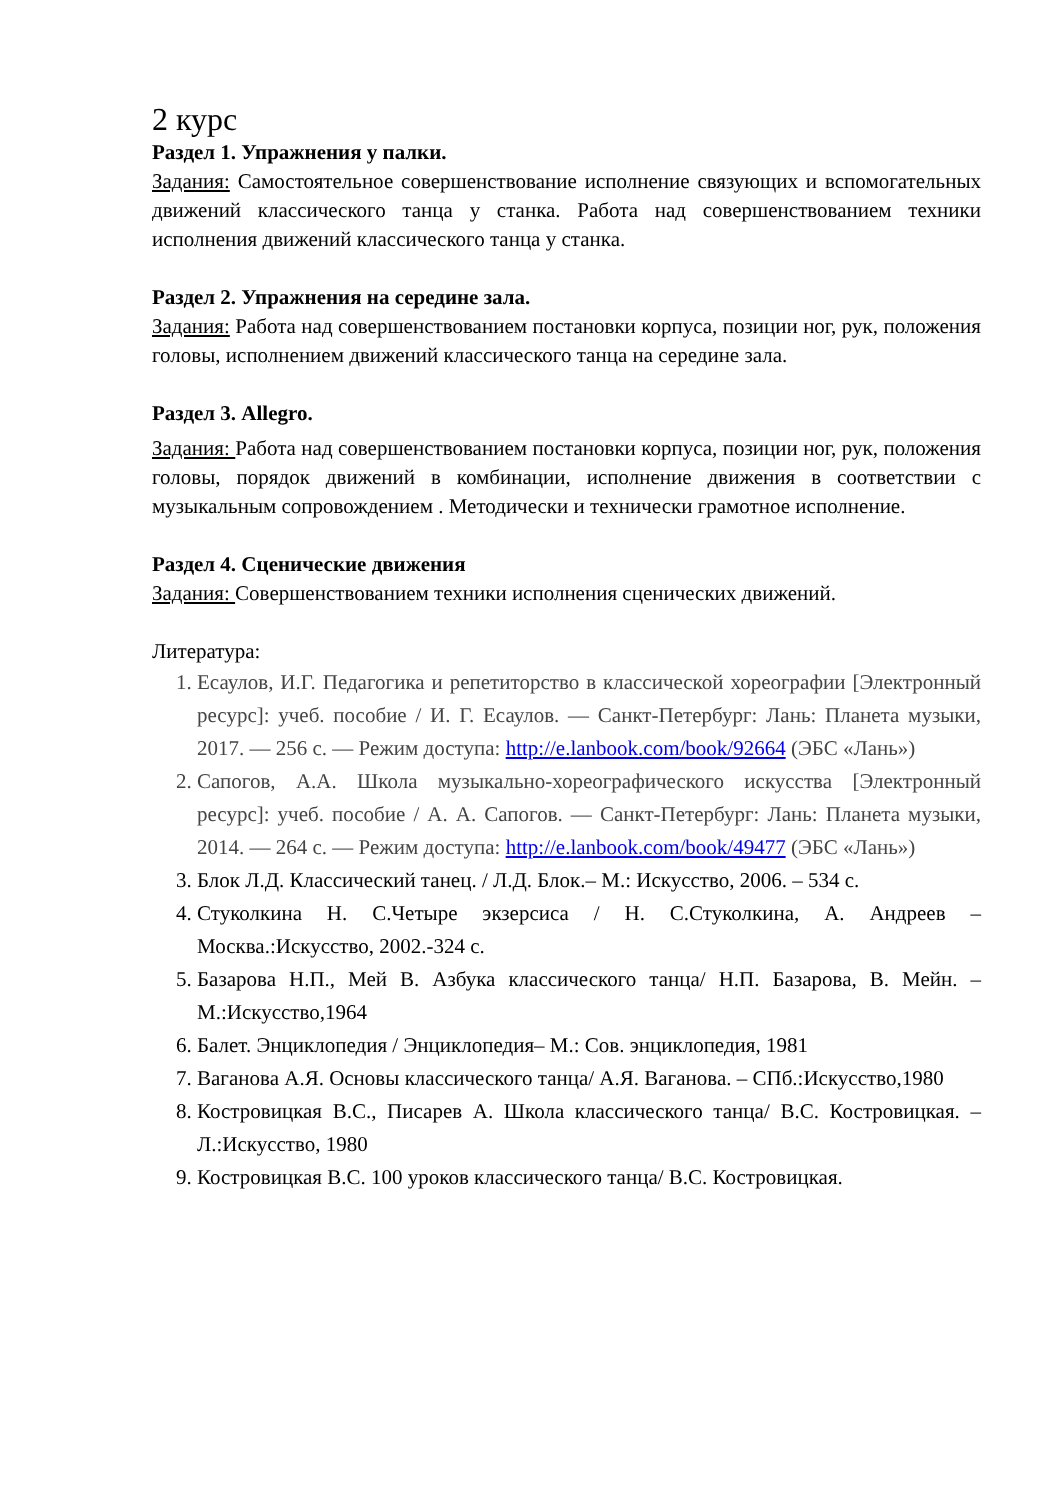2 курс
Раздел 1. Упражнения у палки.
Задания: Самостоятельное совершенствование исполнение связующих и вспомогательных движений классического танца у станка. Работа над совершенствованием техники исполнения движений классического танца у станка.
Раздел 2. Упражнения на середине зала.
Задания: Работа над совершенствованием постановки корпуса, позиции ног, рук, положения головы, исполнением движений классического танца на середине зала.
Раздел 3. Allegro.
Задания: Работа над совершенствованием постановки корпуса, позиции ног, рук, положения головы, порядок движений в комбинации, исполнение движения в соответствии с музыкальным сопровождением . Методически и технически грамотное исполнение.
Раздел 4. Сценические движения
Задания: Совершенствованием техники исполнения сценических движений.
Литература:
1. Есаулов, И.Г. Педагогика и репетиторство в классической хореографии [Электронный ресурс]: учеб. пособие / И. Г. Есаулов. — Санкт-Петербург: Лань: Планета музыки, 2017. — 256 с. — Режим доступа: http://e.lanbook.com/book/92664 (ЭБС «Лань»)
2. Сапогов, А.А. Школа музыкально-хореографического искусства [Электронный ресурс]: учеб. пособие / А. А. Сапогов. — Санкт-Петербург: Лань: Планета музыки, 2014. — 264 с. — Режим доступа: http://e.lanbook.com/book/49477 (ЭБС «Лань»)
3. Блок Л.Д. Классический танец. / Л.Д. Блок.– М.: Искусство, 2006. – 534 с.
4. Стуколкина Н. С.Четыре экзерсиса / Н. С.Стуколкина, А. Андреев – Москва.:Искусство, 2002.-324 с.
5. Базарова Н.П., Мей В. Азбука классического танца/ Н.П. Базарова, В. Мейн. – М.:Искусство,1964
6. Балет. Энциклопедия / Энциклопедия– М.: Сов. энциклопедия, 1981
7. Ваганова А.Я. Основы классического танца/ А.Я. Ваганова. – СПб.:Искусство,1980
8. Костровицкая В.С., Писарев А. Школа классического танца/ В.С. Костровицкая. – Л.:Искусство, 1980
9. Костровицкая В.С. 100 уроков классического танца/ В.С. Костровицкая.